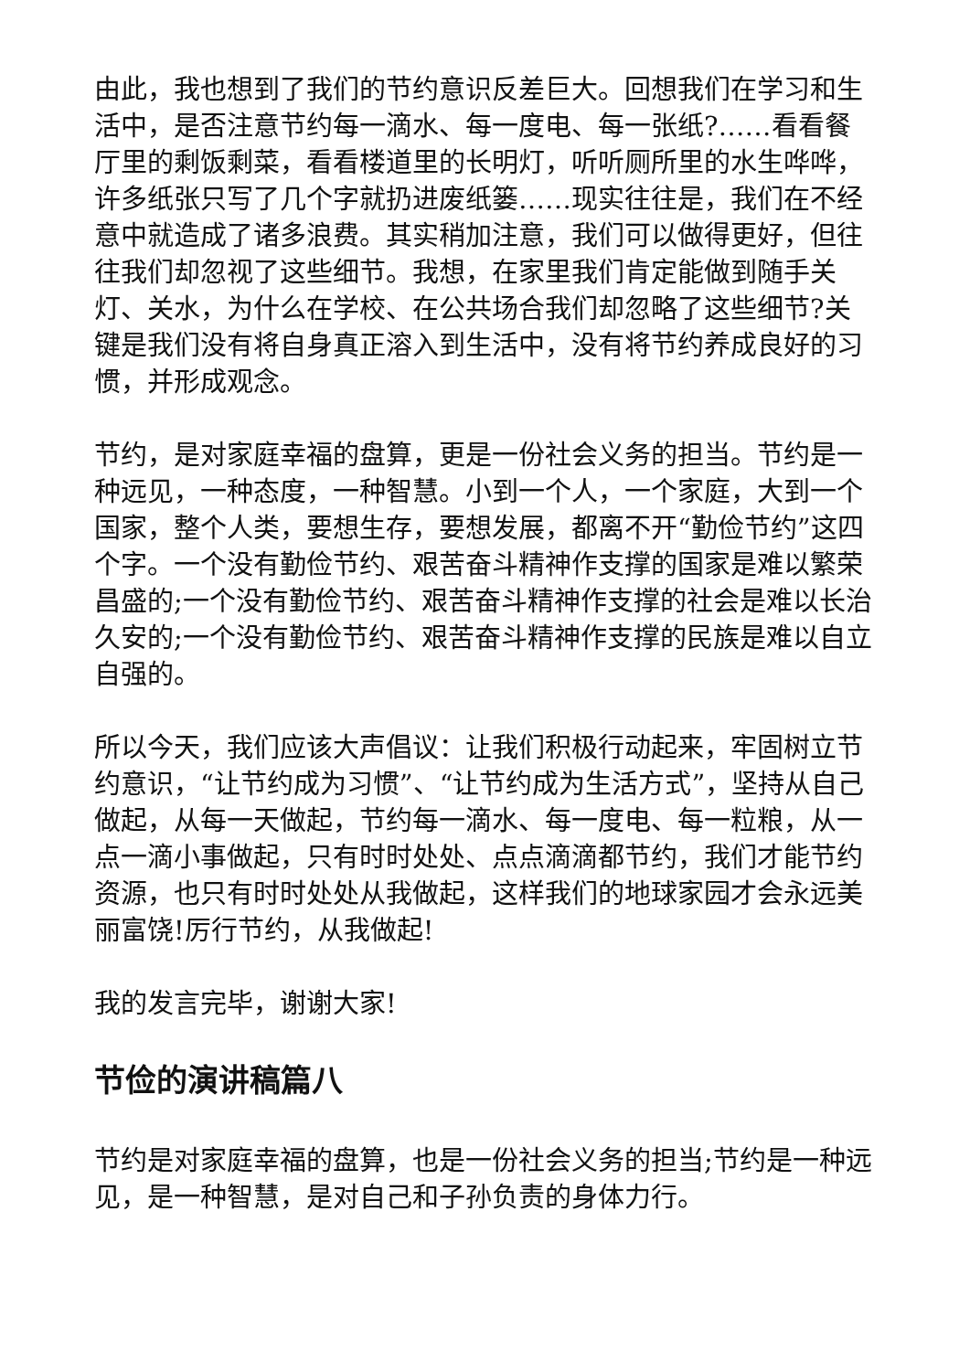由此，我也想到了我们的节约意识反差巨大。回想我们在学习和生活中，是否注意节约每一滴水、每一度电、每一张纸?……看看餐厅里的剩饭剩菜，看看楼道里的长明灯，听听厕所里的水生哗哗，许多纸张只写了几个字就扔进废纸篓……现实往往是，我们在不经意中就造成了诸多浪费。其实稍加注意，我们可以做得更好，但往往我们却忽视了这些细节。我想，在家里我们肯定能做到随手关灯、关水，为什么在学校、在公共场合我们却忽略了这些细节?关键是我们没有将自身真正溶入到生活中，没有将节约养成良好的习惯，并形成观念。
节约，是对家庭幸福的盘算，更是一份社会义务的担当。节约是一种远见，一种态度，一种智慧。小到一个人，一个家庭，大到一个国家，整个人类，要想生存，要想发展，都离不开“勤俭节约”这四个字。一个没有勤俭节约、艰苦奋斗精神作支撑的国家是难以繁荣昌盛的;一个没有勤俭节约、艰苦奋斗精神作支撑的社会是难以长治久安的;一个没有勤俭节约、艰苦奋斗精神作支撑的民族是难以自立自强的。
所以今天，我们应该大声倡议：让我们积极行动起来，牢固树立节约意识，“让节约成为习惯”、“让节约成为生活方式”，坚持从自己做起，从每一天做起，节约每一滴水、每一度电、每一粒粮，从一点一滴小事做起，只有时时处处、点点滴滴都节约，我们才能节约资源，也只有时时处处从我做起，这样我们的地球家园才会永远美丽富饶!厉行节约，从我做起!
我的发言完毕，谢谢大家!
节俭的演讲稿篇八
节约是对家庭幸福的盘算，也是一份社会义务的担当;节约是一种远见，是一种智慧，是对自己和子孙负责的身体力行。